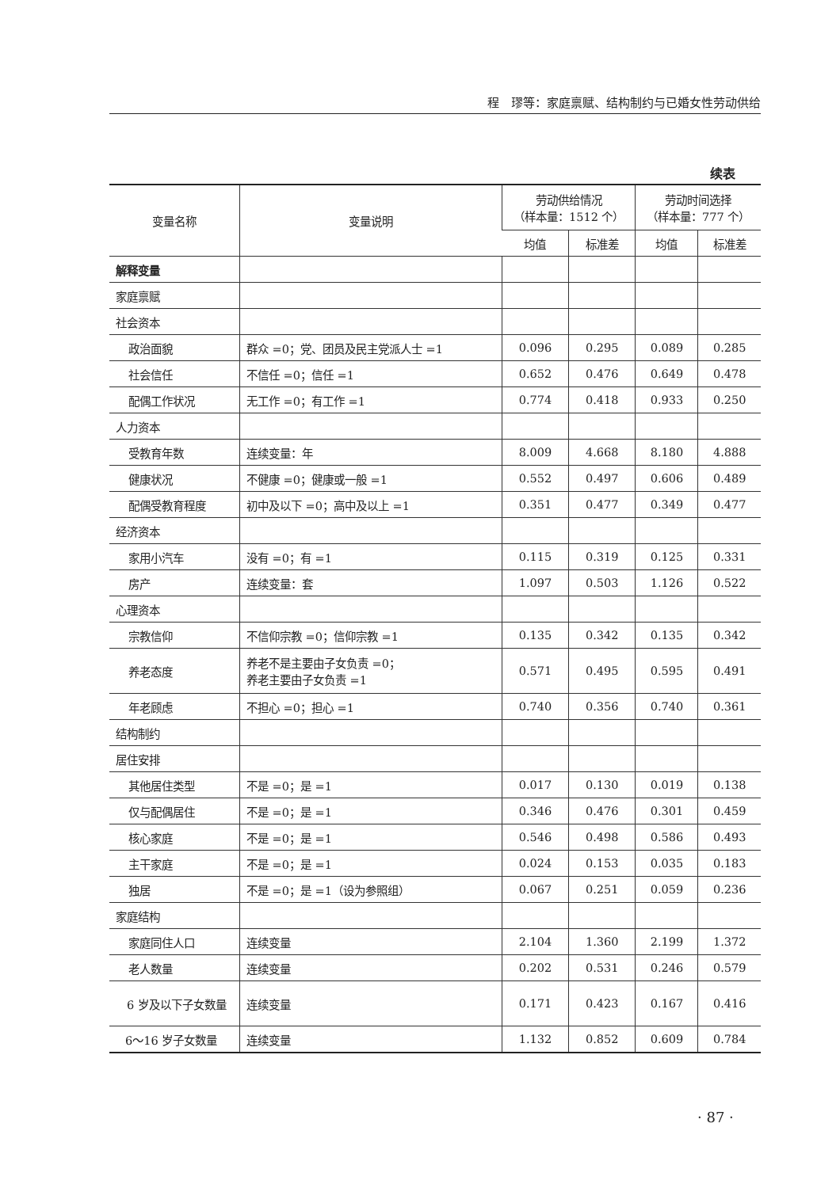程　璆等：家庭禀赋、结构制约与已婚女性劳动供给
续表
| 变量名称 | 变量说明 | 劳动供给情况 （样本量：1512 个） | | 劳动时间选择 （样本量：777 个） | |
| --- | --- | --- | --- | --- | --- |
| | | 均值 | 标准差 | 均值 | 标准差 |
| 解释变量 | | | | | |
| 家庭禀赋 | | | | | |
| 社会资本 | | | | | |
| 政治面貌 | 群众 =0；党、团员及民主党派人士 =1 | 0.096 | 0.295 | 0.089 | 0.285 |
| 社会信任 | 不信任 =0；信任 =1 | 0.652 | 0.476 | 0.649 | 0.478 |
| 配偶工作状况 | 无工作 =0；有工作 =1 | 0.774 | 0.418 | 0.933 | 0.250 |
| 人力资本 | | | | | |
| 受教育年数 | 连续变量：年 | 8.009 | 4.668 | 8.180 | 4.888 |
| 健康状况 | 不健康 =0；健康或一般 =1 | 0.552 | 0.497 | 0.606 | 0.489 |
| 配偶受教育程度 | 初中及以下 =0；高中及以上 =1 | 0.351 | 0.477 | 0.349 | 0.477 |
| 经济资本 | | | | | |
| 家用小汽车 | 没有 =0；有 =1 | 0.115 | 0.319 | 0.125 | 0.331 |
| 房产 | 连续变量：套 | 1.097 | 0.503 | 1.126 | 0.522 |
| 心理资本 | | | | | |
| 宗教信仰 | 不信仰宗教 =0；信仰宗教 =1 | 0.135 | 0.342 | 0.135 | 0.342 |
| 养老态度 | 养老不是主要由子女负责 =0； 养老主要由子女负责 =1 | 0.571 | 0.495 | 0.595 | 0.491 |
| 年老顾虑 | 不担心 =0；担心 =1 | 0.740 | 0.356 | 0.740 | 0.361 |
| 结构制约 | | | | | |
| 居住安排 | | | | | |
| 其他居住类型 | 不是 =0；是 =1 | 0.017 | 0.130 | 0.019 | 0.138 |
| 仅与配偶居住 | 不是 =0；是 =1 | 0.346 | 0.476 | 0.301 | 0.459 |
| 核心家庭 | 不是 =0；是 =1 | 0.546 | 0.498 | 0.586 | 0.493 |
| 主干家庭 | 不是 =0；是 =1 | 0.024 | 0.153 | 0.035 | 0.183 |
| 独居 | 不是 =0；是 =1（设为参照组） | 0.067 | 0.251 | 0.059 | 0.236 |
| 家庭结构 | | | | | |
| 家庭同住人口 | 连续变量 | 2.104 | 1.360 | 2.199 | 1.372 |
| 老人数量 | 连续变量 | 0.202 | 0.531 | 0.246 | 0.579 |
| 6 岁及以下子女数量 | 连续变量 | 0.171 | 0.423 | 0.167 | 0.416 |
| 6～16 岁子女数量 | 连续变量 | 1.132 | 0.852 | 0.609 | 0.784 |
· 87 ·